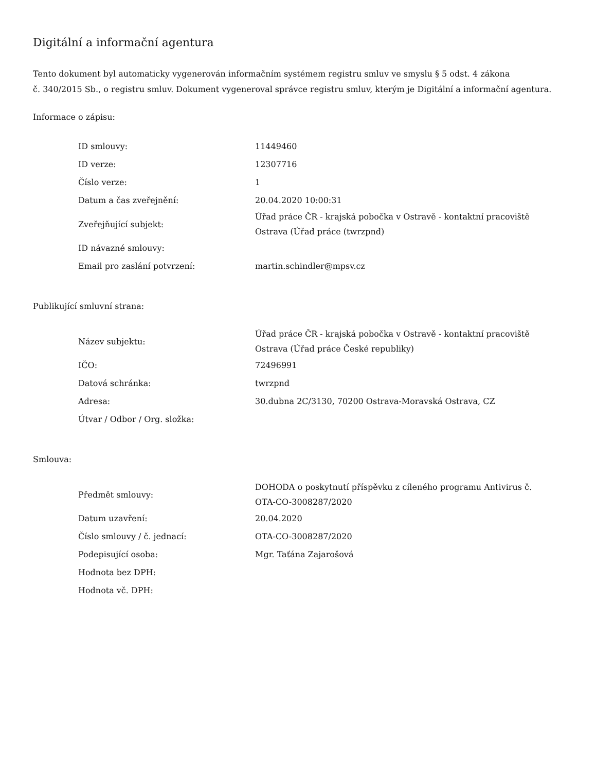Digitální a informační agentura
Tento dokument byl automaticky vygenerován informačním systémem registru smluv ve smyslu § 5 odst. 4 zákona
č. 340/2015 Sb., o registru smluv. Dokument vygeneroval správce registru smluv, kterým je Digitální a informační agentura.
Informace o zápisu:
| ID smlouvy: | 11449460 |
| ID verze: | 12307716 |
| Číslo verze: | 1 |
| Datum a čas zveřejnění: | 20.04.2020 10:00:31 |
| Zveřejňující subjekt: | Úřad práce ČR - krajská pobočka v Ostravě - kontaktní pracoviště Ostrava (Úřad práce (twrzpnd) |
| ID návazné smlouvy: | |
| Email pro zaslání potvrzení: | martin.schindler@mpsv.cz |
Publikující smluvní strana:
| Název subjektu: | Úřad práce ČR - krajská pobočka v Ostravě - kontaktní pracoviště Ostrava (Úřad práce České republiky) |
| IČO: | 72496991 |
| Datová schránka: | twrzpnd |
| Adresa: | 30.dubna 2C/3130, 70200 Ostrava-Moravská Ostrava, CZ |
| Útvar / Odbor / Org. složka: | |
Smlouva:
| Předmět smlouvy: | DOHODA o poskytnutí příspěvku z cíleného programu Antivirus č. OTA-CO-3008287/2020 |
| Datum uzavření: | 20.04.2020 |
| Číslo smlouvy / č. jednací: | OTA-CO-3008287/2020 |
| Podepisující osoba: | Mgr. Taťána Zajarošová |
| Hodnota bez DPH: | |
| Hodnota vč. DPH: | |